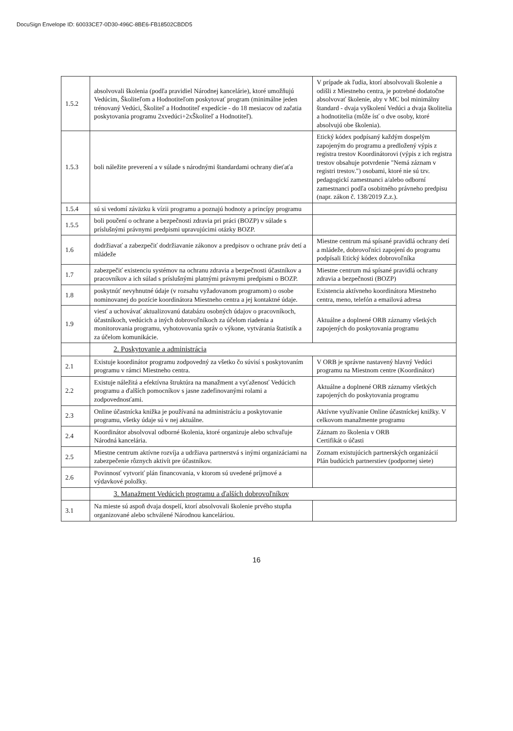DocuSign Envelope ID: 60033CE7-0D30-496C-8BE6-FB18502CBDD5
| 1.5.2 | absolvovali školenia (podľa pravidiel Národnej kancelárie), ktoré umožňujú Vedúcim, Školiteľom a Hodnotiteľom poskytovať program (minimálne jeden trénovaný Vedúci, Školiteľ a Hodnotiteľ expedície - do 18 mesiacov od začatia poskytovania programu 2xvedúci+2xŠkoliteľ a Hodnotiteľ). | V prípade ak ľudia, ktorí absolvovali školenie a odišli z Miestneho centra, je potrebné dodatočne absolvovať školenie, aby v MC bol minimálny štandard - dvaja vyškolení Vedúci a dvaja školitelia a hodnotitelia (môže ísť o dve osoby, ktoré absolvujú obe školenia). |
| 1.5.3 | boli náležite preverení a v súlade s národnými štandardami ochrany dieťaťa | Etický kódex podpísaný každým dospelým zapojeným do programu a predložený výpis z registra trestov Koordinátorovi (výpis z ich registra trestov obsahuje potvrdenie "Nemá záznam v registri trestov.") osobami, ktoré nie sú tzv. pedagogickí zamestnanci a/alebo odborní zamestnanci podľa osobitného právneho predpisu (napr. zákon č. 138/2019 Z.z.). |
| 1.5.4 | sú si vedomí záväzku k vízii programu a poznajú hodnoty a princípy programu | |
| 1.5.5 | boli poučení o ochrane a bezpečnosti zdravia pri práci (BOZP) v súlade s príslušnými právnymi predpismi upravujúcimi otázky BOZP. | |
| 1.6 | dodržiavať a zabezpečiť dodržiavanie zákonov a predpisov o ochrane práv detí a mládeže | Miestne centrum má spísané pravidlá ochrany detí a mládeže, dobrovoľníci zapojení do programu podpísali Etický kódex dobrovoľníka |
| 1.7 | zabezpečiť existenciu systémov na ochranu zdravia a bezpečnosti účastníkov a pracovníkov a ich súlad s príslušnými platnými právnymi predpismi o BOZP. | Miestne centrum má spísané pravidlá ochrany zdravia a bezpečnosti (BOZP) |
| 1.8 | poskytnúť nevyhnutné údaje (v rozsahu vyžadovanom programom) o osobe nominovanej do pozície koordinátora Miestneho centra a jej kontaktné údaje. | Existencia aktívneho koordinátora Miestneho centra, meno, telefón a emailová adresa |
| 1.9 | viesť a uchovávať aktualizovanú databázu osobných údajov o pracovníkoch, účastníkoch, vedúcich a iných dobrovoľníkoch za účelom riadenia a monitorovania programu, vyhotovovania správ o výkone, vytvárania štatistík a za účelom komunikácie. | Aktuálne a doplnené ORB záznamy všetkých zapojených do poskytovania programu |
| | 2. Poskytovanie a administrácia | |
| 2.1 | Existuje koordinátor programu zodpovedný za všetko čo súvisí s poskytovaním programu v rámci Miestneho centra. | V ORB je správne nastavený hlavný Vedúci programu na Miestnom centre (Koordinátor) |
| 2.2 | Existuje náležitá a efektívna štruktúra na manažment a vyťaženosť Vedúcich programu a ďalších pomocníkov s jasne zadefinovanými rolami a zodpovednosťami. | Aktuálne a doplnené ORB záznamy všetkých zapojených do poskytovania programu |
| 2.3 | Online účastnícka knižka je používaná na administráciu a poskytovanie programu, všetky údaje sú v nej aktuálne. | Aktívne využívanie Online účastníckej knižky. V celkovom manažmente programu |
| 2.4 | Koordinátor absolvoval odborné školenia, ktoré organizuje alebo schvaľuje Národná kancelária. | Záznam zo školenia v ORB Certifikát o účasti |
| 2.5 | Miestne centrum aktívne rozvíja a udržiava partnerstvá s inými organizáciami na zabezpečenie rôznych aktivít pre účastníkov. | Zoznam existujúcich partnerských organizácií Plán budúcich partnerstiev (podpornej siete) |
| 2.6 | Povinnosť vytvoriť plán financovania, v ktorom sú uvedené príjmové a výdavkové položky. | |
| | 3. Manažment Vedúcich programu a ďalších dobrovoľníkov | |
| 3.1 | Na mieste sú aspoň dvaja dospelí, ktorí absolvovali školenie prvého stupňa organizované alebo schválené Národnou kanceláriou. | |
16